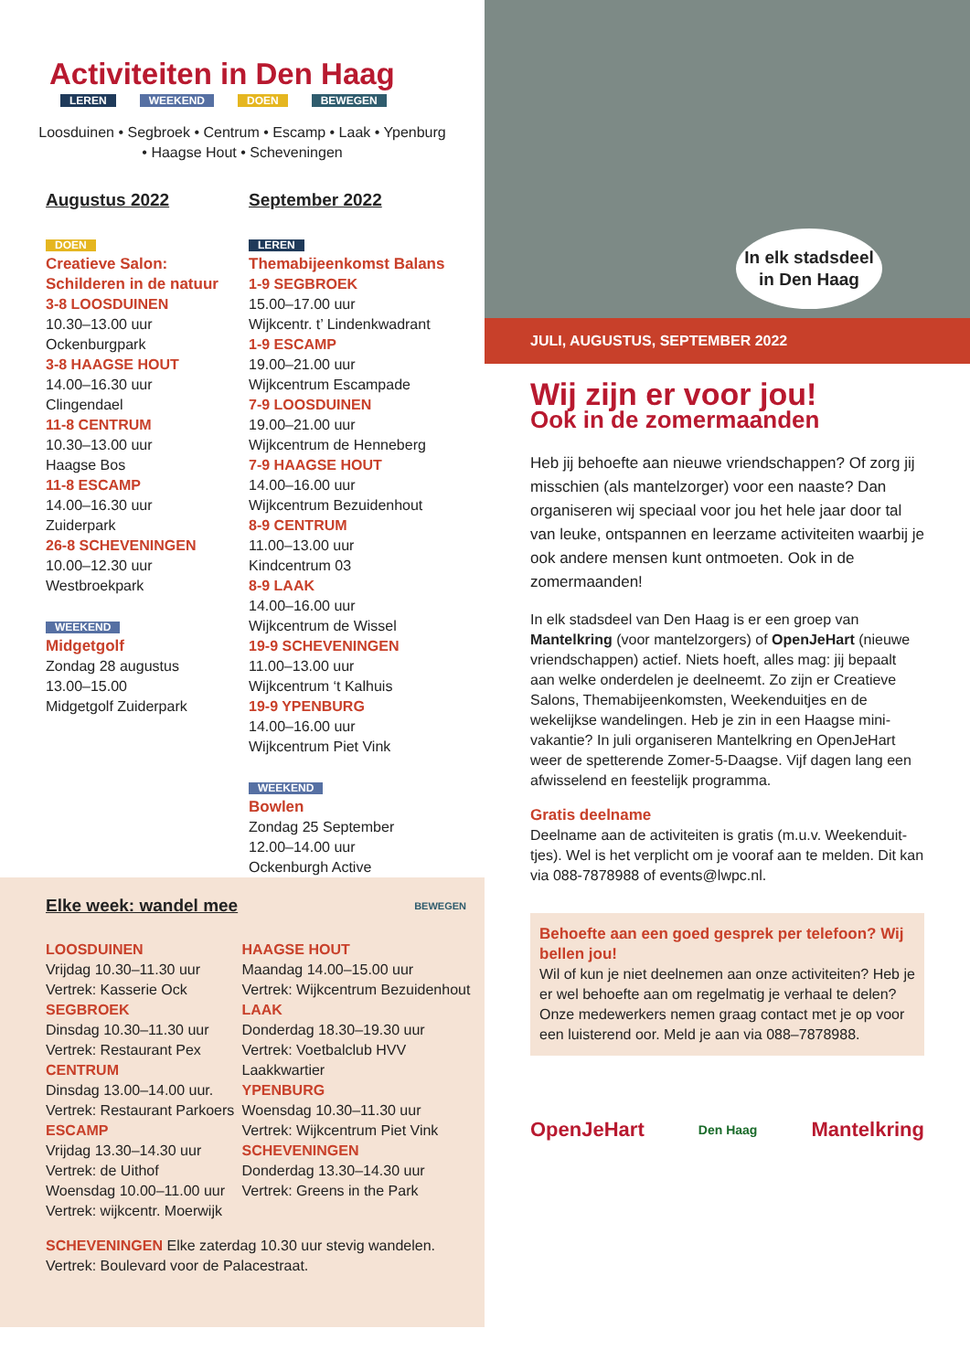Activiteiten in Den Haag
LEREN WEEKEND DOEN BEWEGEN
Loosduinen • Segbroek • Centrum • Escamp • Laak • Ypenburg • Haagse Hout • Scheveningen
Augustus 2022
DOEN
Creatieve Salon: Schilderen in de natuur
3-8 LOOSDUINEN
10.30–13.00 uur
Ockenburgpark
3-8 HAAGSE HOUT
14.00–16.30 uur
Clingendael
11-8 CENTRUM
10.30–13.00 uur
Haagse Bos
11-8 ESCAMP
14.00–16.30 uur
Zuiderpark
26-8 SCHEVENINGEN
10.00–12.30 uur
Westbroekpark
WEEKEND
Midgetgolf
Zondag 28 augustus
13.00–15.00
Midgetgolf Zuiderpark
September 2022
LEREN
Themabijeenkomst Balans
1-9 SEGBROEK
15.00–17.00 uur
Wijkcentr. t’ Lindenkwadrant
1-9 ESCAMP
19.00–21.00 uur
Wijkcentrum Escampade
7-9 LOOSDUINEN
19.00–21.00 uur
Wijkcentrum de Henneberg
7-9 HAAGSE HOUT
14.00–16.00 uur
Wijkcentrum Bezuidenhout
8-9 CENTRUM
11.00–13.00 uur
Kindcentrum 03
8-9 LAAK
14.00–16.00 uur
Wijkcentrum de Wissel
19-9 SCHEVENINGEN
11.00–13.00 uur
Wijkcentrum ‘t Kalhuis
19-9 YPENBURG
14.00–16.00 uur
Wijkcentrum Piet Vink
WEEKEND
Bowlen
Zondag 25 September
12.00–14.00 uur
Ockenburgh Active
Elke week: wandel mee BEWEGEN
LOOSDUINEN
Vrijdag 10.30–11.30 uur
Vertrek: Kasserie Ock
SEGBROEK
Dinsdag 10.30–11.30 uur
Vertrek: Restaurant Pex
CENTRUM
Dinsdag 13.00–14.00 uur.
Vertrek: Restaurant Parkoers
ESCAMP
Vrijdag 13.30–14.30 uur
Vertrek: de Uithof
Woensdag 10.00–11.00 uur
Vertrek: wijkcentr. Moerwijk
HAAGSE HOUT
Maandag 14.00–15.00 uur
Vertrek: Wijkcentrum Bezuidenhout
LAAK
Donderdag 18.30–19.30 uur
Vertrek: Voetbalclub HVV Laakkwartier
YPENBURG
Woensdag 10.30–11.30 uur
Vertrek: Wijkcentrum Piet Vink
SCHEVENINGEN
Donderdag 13.30–14.30 uur
Vertrek: Greens in the Park
SCHEVENINGEN Elke zaterdag 10.30 uur stevig wandelen.
Vertrek: Boulevard voor de Palacestraat.
In elk stadsdeel in Den Haag
JULI, AUGUSTUS, SEPTEMBER 2022
Wij zijn er voor jou!
Ook in de zomermaanden
Heb jij behoefte aan nieuwe vriendschappen? Of zorg jij misschien (als mantelzorger) voor een naaste? Dan organiseren wij speciaal voor jou het hele jaar door tal van leuke, ontspannen en leerzame activiteiten waarbij je ook andere mensen kunt ontmoeten. Ook in de zomermaanden!
In elk stadsdeel van Den Haag is er een groep van Mantelkring (voor mantelzorgers) of OpenJeHart (nieuwe vriendschappen) actief. Niets hoeft, alles mag: jij bepaalt aan welke onderdelen je deelneemt. Zo zijn er Creatieve Salons, Themabijeenkomsten, Weekenduitjes en de wekelijkse wandelingen. Heb je zin in een Haagse mini-vakantie? In juli organiseren Mantelkring en OpenJeHart weer de spetterende Zomer-5-Daagse. Vijf dagen lang een afwisselend en feestelijk programma.
Gratis deelname
Deelname aan de activiteiten is gratis (m.u.v. Weekenduit-tjes). Wel is het verplicht om je vooraf aan te melden. Dit kan via 088-7878988 of events@lwpc.nl.
Behoefte aan een goed gesprek per telefoon? Wij bellen jou!
Wil of kun je niet deelnemen aan onze activiteiten? Heb je er wel behoefte aan om regelmatig je verhaal te delen? Onze medewerkers nemen graag contact met je op voor een luisterend oor. Meld je aan via 088–7878988.
OpenJeHart Den Haag Mantelkring